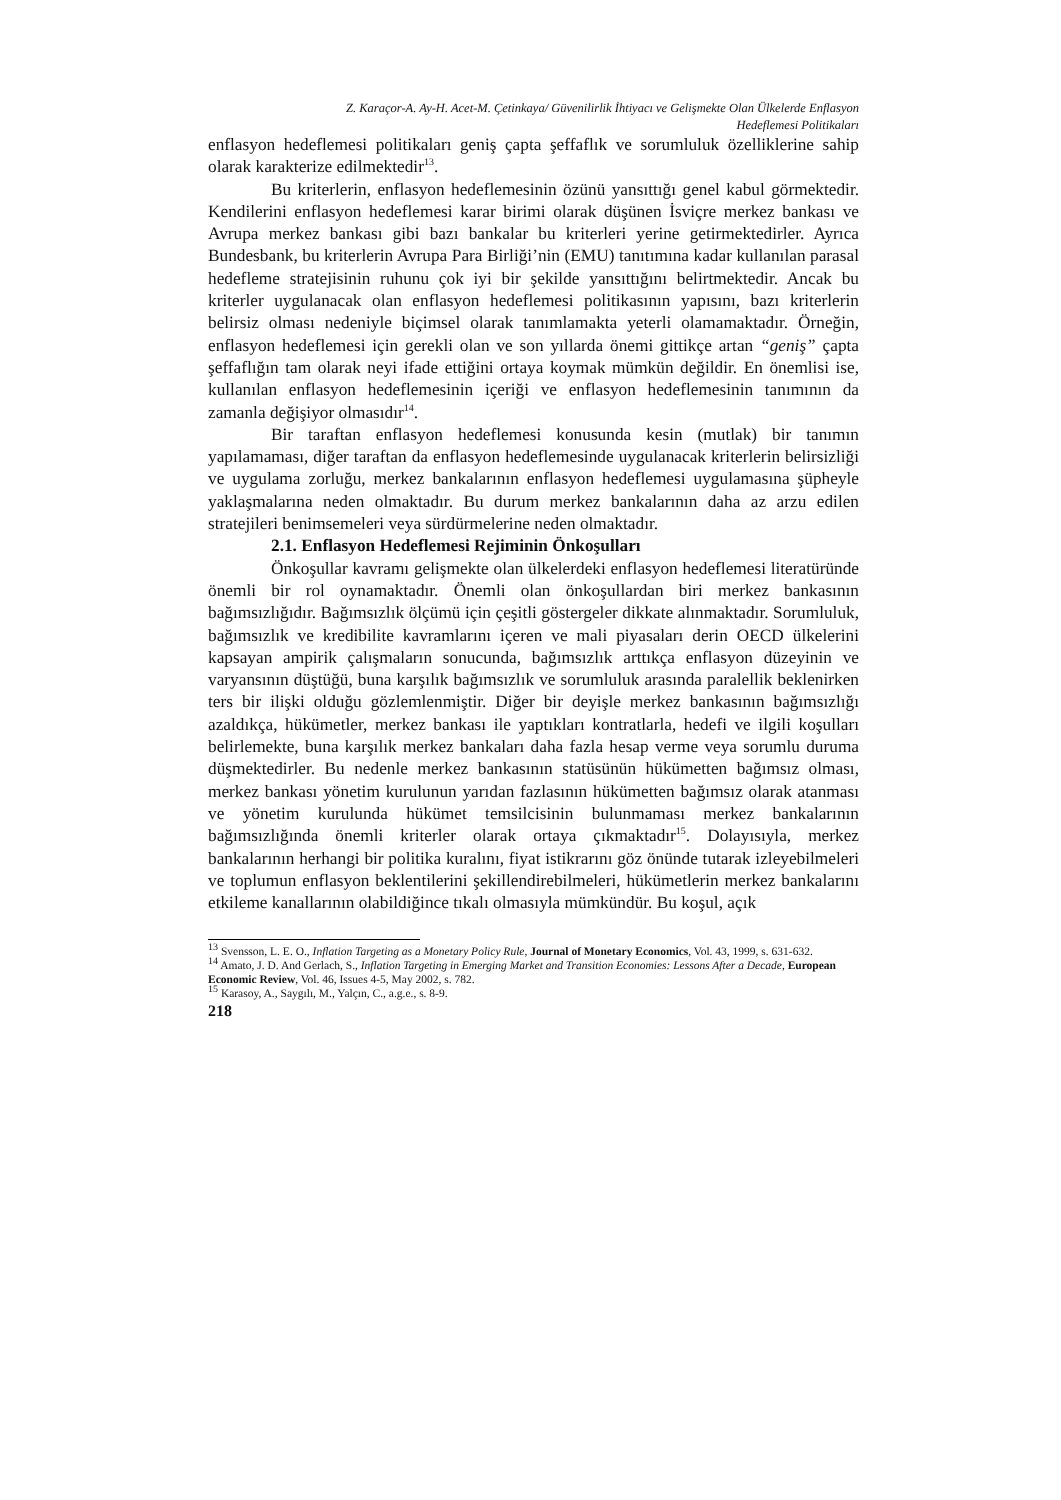Z. Karaçor-A. Ay-H. Acet-M. Çetinkaya/ Güvenilirlik İhtiyacı ve Gelişmekte Olan Ülkelerde Enflasyon
Hedeflemesi Politikaları
enflasyon hedeflemesi politikaları geniş çapta şeffaflık ve sorumluluk özelliklerine sahip olarak karakterize edilmektedir<sup>13</sup>.
Bu kriterlerin, enflasyon hedeflemesinin özünü yansıttığı genel kabul görmektedir. Kendilerini enflasyon hedeflemesi karar birimi olarak düşünen İsviçre merkez bankası ve Avrupa merkez bankası gibi bazı bankalar bu kriterleri yerine getirmektedirler. Ayrıca Bundesbank, bu kriterlerin Avrupa Para Birliği’nin (EMU) tanıtımına kadar kullanılan parasal hedefleme stratejisinin ruhunu çok iyi bir şekilde yansıttığını belirtmektedir. Ancak bu kriterler uygulanacak olan enflasyon hedeflemesi politikasının yapısını, bazı kriterlerin belirsiz olması nedeniyle biçimsel olarak tanımlamakta yeterli olamamaktadır. Örneğin, enflasyon hedeflemesi için gerekli olan ve son yıllarda önemi gittikçe artan “geniş” çapta şeffaflığın tam olarak neyi ifade ettiğini ortaya koymak mümkün değildir. En önemlisi ise, kullanılan enflasyon hedeflemesinin içeriği ve enflasyon hedeflemesinin tanımının da zamanla değişiyor olmasıdır<sup>14</sup>.
Bir taraftan enflasyon hedeflemesi konusunda kesin (mutlak) bir tanımın yapılamaması, diğer taraftan da enflasyon hedeflemesinde uygulanacak kriterlerin belirsizliği ve uygulama zorluğu, merkez bankalarının enflasyon hedeflemesi uygulamasına şüpheyle yaklaşmalarına neden olmaktadır. Bu durum merkez bankalarının daha az arzu edilen stratejileri benimsemeleri veya sürdürmelerine neden olmaktadır.
2.1. Enflasyon Hedeflemesi Rejiminin Önkoşulları
Önkoşullar kavramı gelişmekte olan ülkelerdeki enflasyon hedeflemesi literatüründe önemli bir rol oynamaktadır. Önemli olan önkoşullardan biri merkez bankasının bağımsızlığıdır. Bağımsızlık ölçümü için çeşitli göstergeler dikkate alınmaktadır. Sorumluluk, bağımsızlık ve kredibilite kavramlarını içeren ve mali piyasaları derin OECD ülkelerini kapsayan ampirik çalışmaların sonucunda, bağımsızlık arttıkça enflasyon düzeyinin ve varyansının düştüğü, buna karşılık bağımsızlık ve sorumluluk arasında paralellik beklenirken ters bir ilişki olduğu gözlemlenmiştir. Diğer bir deyişle merkez bankasının bağımsızlığı azaldıkça, hükümetler, merkez bankası ile yaptıkları kontratlarla, hedefi ve ilgili koşulları belirlemekte, buna karşılık merkez bankaları daha fazla hesap verme veya sorumlu duruma düşmektedirler. Bu nedenle merkez bankasının statüsünün hükümetten bağımsız olması, merkez bankası yönetim kurulunun yarıdan fazlasının hükümetten bağımsız olarak atanması ve yönetim kurulunda hükümet temsilcisinin bulunmaması merkez bankalarının bağımsızlığında önemli kriterler olarak ortaya çıkmaktadır<sup>15</sup>. Dolayısıyla, merkez bankalarının herhangi bir politika kuralını, fiyat istikrarını göz önünde tutarak izleyebilmeleri ve toplumun enflasyon beklentilerini şekillendirebilmeleri, hükümetlerin merkez bankalarını etkileme kanallarının olabildiğince tıkalı olmasıyla mümkündür. Bu koşul, açık
<sup>13</sup> Svensson, L. E. O., Inflation Targeting as a Monetary Policy Rule, Journal of Monetary Economics, Vol. 43, 1999, s. 631-632.
<sup>14</sup> Amato, J. D. And Gerlach, S., Inflation Targeting in Emerging Market and Transition Economies: Lessons After a Decade, European Economic Review, Vol. 46, Issues 4-5, May 2002, s. 782.
<sup>15</sup> Karasoy, A., Saygılı, M., Yalçın, C., a.g.e., s. 8-9.
218